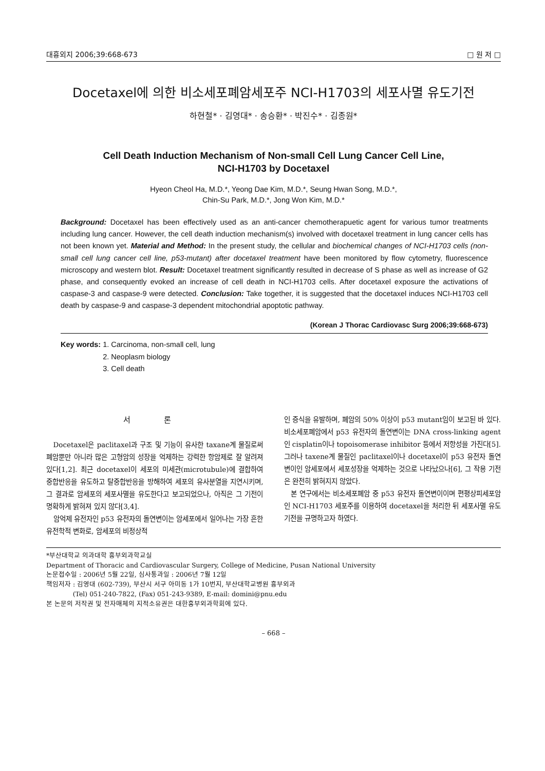대흉외지 2006;39:668-673 □ 원 저 □
Docetaxel에 의한 비소세포폐암세포주 NCI-H1703의 세포사멸 유도기전
하현철* · 김영대* · 송승환* · 박진수* · 김종원*
Cell Death Induction Mechanism of Non-small Cell Lung Cancer Cell Line,
NCI-H1703 by Docetaxel
Hyeon Cheol Ha, M.D.*, Yeong Dae Kim, M.D.*, Seung Hwan Song, M.D.*,
Chin-Su Park, M.D.*, Jong Won Kim, M.D.*
Background: Docetaxel has been effectively used as an anti-cancer chemotherapuetic agent for various tumor treatments including lung cancer. However, the cell death induction mechanism(s) involved with docetaxel treatment in lung cancer cells has not been known yet. Material and Method: In the present study, the cellular and biochemical changes of NCI-H1703 cells (non-small cell lung cancer cell line, p53-mutant) after docetaxel treatment have been monitored by flow cytometry, fluorescence microscopy and western blot. Result: Docetaxel treatment significantly resulted in decrease of S phase as well as increase of G2 phase, and consequently evoked an increase of cell death in NCI-H1703 cells. After docetaxel exposure the activations of caspase-3 and caspase-9 were detected. Conclusion: Take together, it is suggested that the docetaxel induces NCI-H1703 cell death by caspase-9 and caspase-3 dependent mitochondrial apoptotic pathway.
(Korean J Thorac Cardiovasc Surg 2006;39:668-673)
Key words: 1. Carcinoma, non-small cell, lung
2. Neoplasm biology
3. Cell death
서 론
Docetaxel은 paclitaxel과 구조 및 기능이 유사한 taxane계 물질로써 폐암뿐만 아니라 많은 고형암의 성장을 억제하는 강력한 항암제로 잘 알려져 있다[1,2]. 최근 docetaxel이 세포의 미세관(microtubule)에 결합하여 중합반응을 유도하고 탈중합반응을 방해하여 세포의 유사분열을 지연시키며, 그 결과로 암세포의 세포사멸을 유도한다고 보고되었으나, 아직은 그 기전이 명확하게 밝혀져 있지 않다[3,4].
암억제 유전자인 p53 유전자의 돌연변이는 암세포에서 일어나는 가장 흔한 유전학적 변화로, 암세포의 비정상적
인 증식을 유발하며, 폐암의 50% 이상이 p53 mutant임이 보고된 바 있다. 비소세포폐암에서 p53 유전자의 돌연변이는 DNA cross-linking agent인 cisplatin이나 topoisomerase inhibitor 등에서 저항성을 가진다[5]. 그러나 taxene계 물질인 paclitaxel이나 docetaxel이 p53 유전자 돌연변이인 암세포에서 세포성장을 억제하는 것으로 나타났으나[6], 그 작용 기전은 완전히 밝혀지지 않았다.
본 연구에서는 비소세포폐암 중 p53 유전자 돌연변이이며 편평상피세포암인 NCI-H1703 세포주를 이용하여 docetaxel을 처리한 뒤 세포사멸 유도기전을 규명하고자 하였다.
*부산대학교 의과대학 흉부외과학교실
Department of Thoracic and Cardiovascular Surgery, College of Medicine, Pusan National University
논문접수일 : 2006년 5월 22일, 심사통과일 : 2006년 7월 12일
책임저자 : 김영대 (602-739), 부산시 서구 아미동 1가 10번지, 부산대학교병원 흉부외과
(Tel) 051-240-7822, (Fax) 051-243-9389, E-mail: domini@pnu.edu
본 논문의 저작권 및 전자매체의 지적소유권은 대한흉부외과학회에 있다.
– 668 –